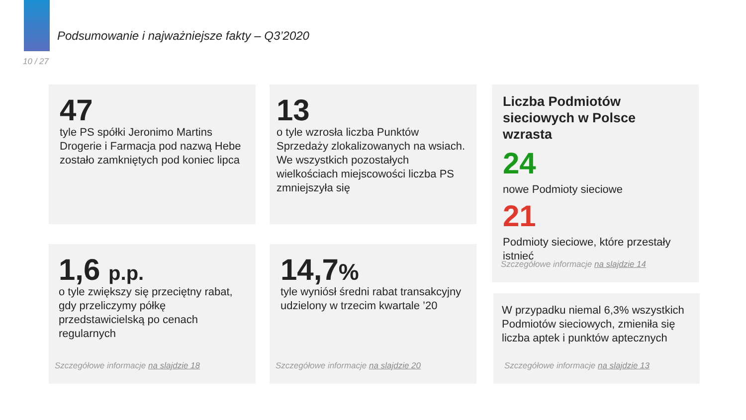Podsumowanie i najważniejsze fakty – Q3’2020
10 / 27
47
tyle PS spółki Jeronimo Martins Drogerie i Farmacja pod nazwą Hebe zostało zamkniętych pod koniec lipca
13
o tyle wzrosła liczba Punktów Sprzedaży zlokalizowanych na wsiach. We wszystkich pozostałych wielkościach miejscowości liczba PS zmniejszyła się
Liczba Podmiotów sieciowych w Polsce wzrasta
24
nowe Podmioty sieciowe
21
Podmioty sieciowe, które przestały istnieć
Szczegółowe informacje na slajdzie 14
1,6 p.p.
o tyle zwiększy się przeciętny rabat, gdy przeliczymy półkę przedstawicielską po cenach regularnych
Szczegółowe informacje na slajdzie 18
14,7%
tyle wyniósł średni rabat transakcyjny udzielony w trzecim kwartale ’20
Szczegółowe informacje na slajdzie 20
W przypadku niemal 6,3% wszystkich Podmiotów sieciowych, zmieniła się liczba aptek i punktów aptecznych
Szczegółowe informacje na slajdzie 13